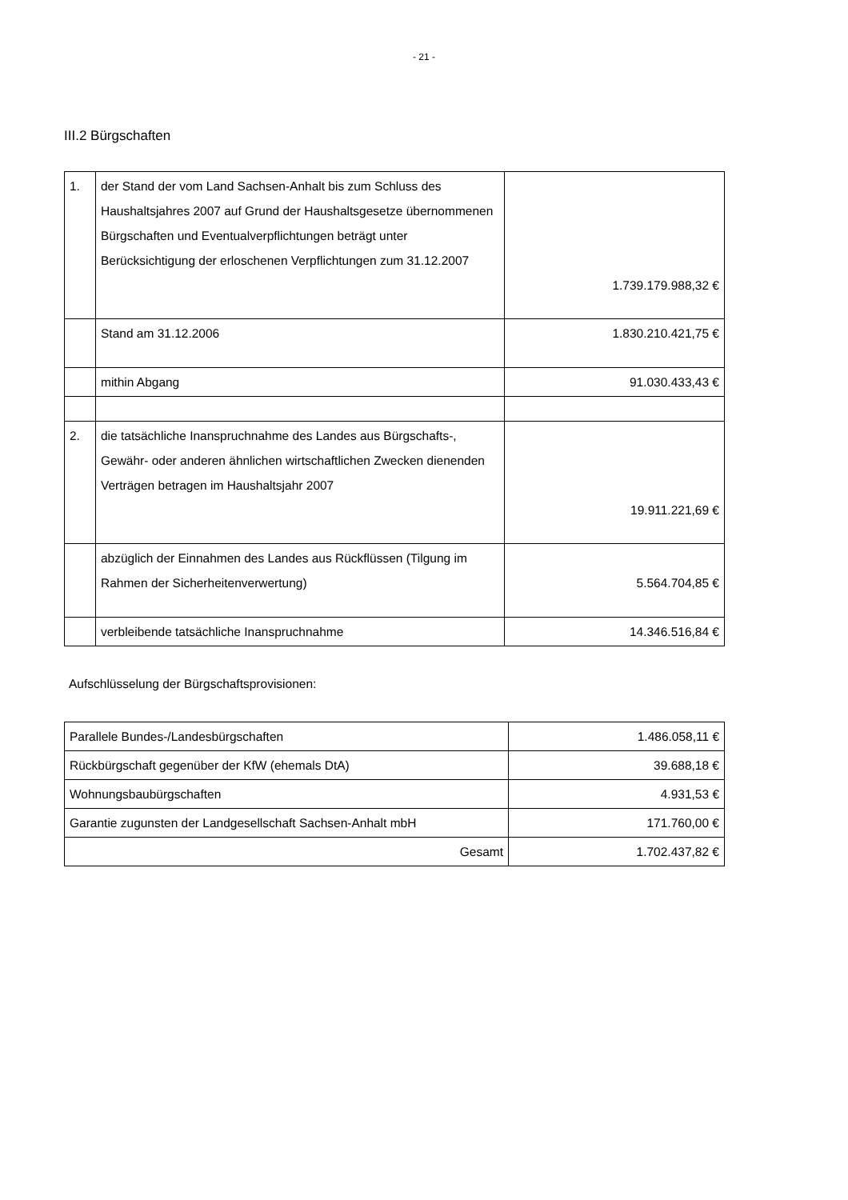- 21 -
III.2 Bürgschaften
| 1. | der Stand der vom Land Sachsen-Anhalt bis zum Schluss des Haushaltsjahres 2007 auf Grund der Haushaltsgesetze übernommenen Bürgschaften und Eventualverpflichtungen beträgt unter Berücksichtigung der erloschenen Verpflichtungen zum 31.12.2007 | 1.739.179.988,32 € |
| | Stand am 31.12.2006 | 1.830.210.421,75 € |
| | mithin Abgang | 91.030.433,43 € |
| 2. | die tatsächliche Inanspruchnahme des Landes aus Bürgschafts-, Gewähr- oder anderen ähnlichen wirtschaftlichen Zwecken dienenden Verträgen betragen im Haushaltsjahr 2007 | 19.911.221,69 € |
| | abzüglich der Einnahmen des Landes aus Rückflüssen (Tilgung im Rahmen der Sicherheitenverwertung) | 5.564.704,85 € |
| | verbleibende tatsächliche Inanspruchnahme | 14.346.516,84 € |
Aufschlüsselung der Bürgschaftsprovisionen:
| Parallele Bundes-/Landesbürgschaften | 1.486.058,11 € |
| Rückbürgschaft gegenüber der KfW (ehemals DtA) | 39.688,18 € |
| Wohnungsbaubürgschaften | 4.931,53 € |
| Garantie zugunsten der Landgesellschaft Sachsen-Anhalt mbH | 171.760,00 € |
| Gesamt | 1.702.437,82 € |